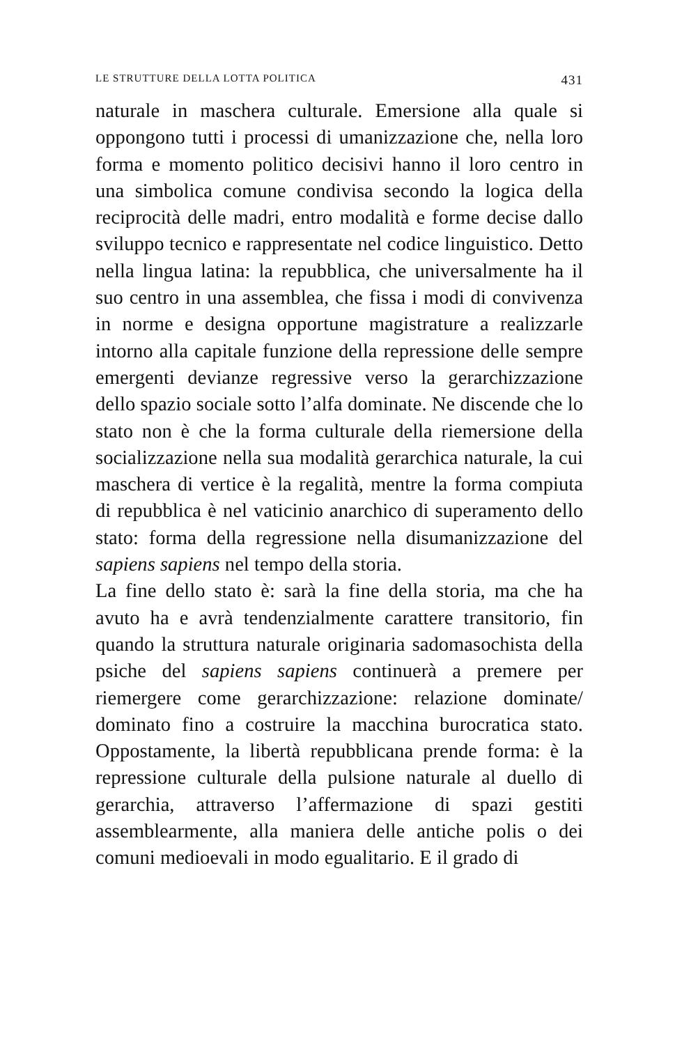LE STRUTTURE DELLA LOTTA POLITICA 431
naturale in maschera culturale. Emersione alla quale si oppongono tutti i processi di umanizzazione che, nella loro forma e momento politico decisivi hanno il loro centro in una simbolica comune condivisa secondo la logica della reciprocità delle madri, entro modalità e forme decise dallo sviluppo tecnico e rappresentate nel codice linguistico. Detto nella lingua latina: la repubblica, che universalmente ha il suo centro in una assemblea, che fissa i modi di convivenza in norme e designa opportune magistrature a realizzarle intorno alla capitale funzione della repressione delle sempre emergenti devianze regressive verso la gerarchizzazione dello spazio sociale sotto l’alfa dominate. Ne discende che lo stato non è che la forma culturale della riemersione della socializzazione nella sua modalità gerarchica naturale, la cui maschera di vertice è la regalità, mentre la forma compiuta di repubblica è nel vaticinio anarchico di superamento dello stato: forma della regressione nella disumanizzazione del sapiens sapiens nel tempo della storia.
La fine dello stato è: sarà la fine della storia, ma che ha avuto ha e avrà tendenzialmente carattere transitorio, fin quando la struttura naturale originaria sadomasochista della psiche del sapiens sapiens continuerà a premere per riemergere come gerarchizzazione: relazione dominate/ dominato fino a costruire la macchina burocratica stato. Oppostamente, la libertà repubblicana prende forma: è la repressione culturale della pulsione naturale al duello di gerarchia, attraverso l’affermazione di spazi gestiti assemblearmente, alla maniera delle antiche polis o dei comuni medioevali in modo egualitario. E il grado di